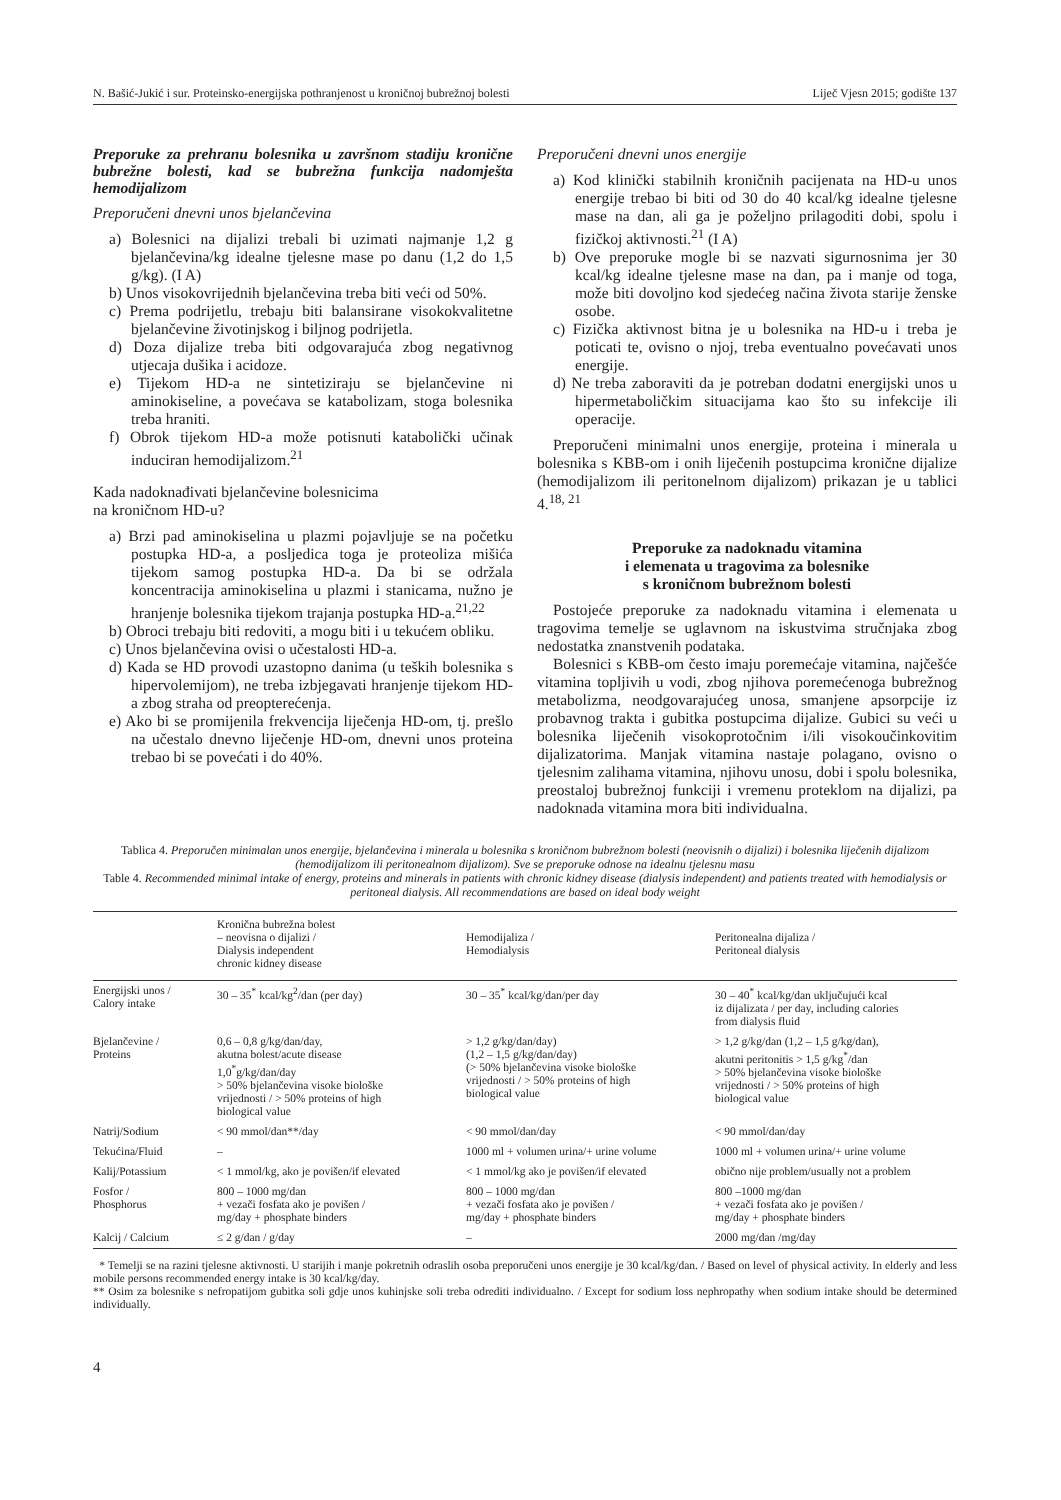N. Bašić-Jukić i sur. Proteinsko-energijska pothranjenost u kroničnoj bubrežnoj bolesti Liječ Vjesn 2015; godište 137
Preporuke za prehranu bolesnika u završnom stadiju kronične bubrežne bolesti, kad se bubrežna funkcija nadomješta hemodijalizom
Preporučeni dnevni unos bjelančevina
a) Bolesnici na dijalizi trebali bi uzimati najmanje 1,2 g bjelančevina/kg idealne tjelesne mase po danu (1,2 do 1,5 g/kg). (I A)
b) Unos visokovrijednih bjelančevina treba biti veći od 50%.
c) Prema podrijetlu, trebaju biti balansirane visokokvalitetne bjelančevine životinjskog i biljnog podrijetla.
d) Doza dijalize treba biti odgovarajuća zbog negativnog utjecaja dušika i acidoze.
e) Tijekom HD-a ne sintetiziraju se bjelančevine ni aminokiseline, a povećava se katabolizam, stoga bolesnika treba hraniti.
f) Obrok tijekom HD-a može potisnuti katabolički učinak induciran hemodijalizom.<sup>21</sup>
Kada nadoknađivati bjelančevine bolesnicima
na kroničnom HD-u?
a) Brzi pad aminokiselina u plazmi pojavljuje se na početku postupka HD-a, a posljedica toga je proteoliza mišića tijekom samog postupka HD-a. Da bi se održala koncentracija aminokiselina u plazmi i stanicama, nužno je hranjenje bolesnika tijekom trajanja postupka HD-a.<sup>21,22</sup>
b) Obroci trebaju biti redoviti, a mogu biti i u tekućem obliku.
c) Unos bjelančevina ovisi o učestalosti HD-a.
d) Kada se HD provodi uzastopno danima (u teških bolesnika s hipervolemijom), ne treba izbjegavati hranjenje tijekom HD-a zbog straha od preopterećenja.
e) Ako bi se promijenila frekvencija liječenja HD-om, tj. prešlo na učestalo dnevno liječenje HD-om, dnevni unos proteina trebao bi se povećati i do 40%.
Preporučeni dnevni unos energije
a) Kod klinički stabilnih kroničnih pacijenata na HD-u unos energije trebao bi biti od 30 do 40 kcal/kg idealne tjelesne mase na dan, ali ga je poželjno prilagoditi dobi, spolu i fizičkoj aktivnosti.<sup>21</sup> (I A)
b) Ove preporuke mogle bi se nazvati sigurnosnima jer 30 kcal/kg idealne tjelesne mase na dan, pa i manje od toga, može biti dovoljno kod sjedećeg načina života starije ženske osobe.
c) Fizička aktivnost bitna je u bolesnika na HD-u i treba je poticati te, ovisno o njoj, treba eventualno povećavati unos energije.
d) Ne treba zaboraviti da je potreban dodatni energijski unos u hipermetaboličkim situacijama kao što su infekcije ili operacije.
Preporučeni minimalni unos energije, proteina i minerala u bolesnika s KBB-om i onih liječenih postupcima kronične dijalize (hemodijalizom ili peritonelnom dijalizom) prikazan je u tablici 4.<sup>18, 21</sup>
Preporuke za nadoknadu vitamina
i elemenata u tragovima za bolesnike
s kroničnom bubrežnom bolesti
Postojeće preporuke za nadoknadu vitamina i elemenata u tragovima temelje se uglavnom na iskustvima stručnjaka zbog nedostatka znanstvenih podataka.
Bolesnici s KBB-om često imaju poremećaje vitamina, najčešće vitamina topljivih u vodi, zbog njihova poremećenoga bubrežnog metabolizma, neodgovarajućeg unosa, smanjene apsorpcije iz probavnog trakta i gubitka postupcima dijalize. Gubici su veći u bolesnika liječenih visokoprotočnim i/ili visokoučinkovitim dijalizatorima. Manjak vitamina nastaje polagano, ovisno o tjelesnim zalihama vitamina, njihovu unosu, dobi i spolu bolesnika, preostaloj bubrežnoj funkciji i vremenu proteklom na dijalizi, pa nadoknada vitamina mora biti individualna.
Tablica 4. Preporučen minimalan unos energije, bjelančevina i minerala u bolesnika s kroničnom bubrežnom bolesti (neovisnih o dijalizi) i bolesnika liječenih dijalizom (hemodijalizom ili peritonealnom dijalizom). Sve se preporuke odnose na idealnu tjelesnu masu
Table 4. Recommended minimal intake of energy, proteins and minerals in patients with chronic kidney disease (dialysis independent) and patients treated with hemodialysis or peritoneal dialysis. All recommendations are based on ideal body weight
| | Kronična bubrežna bolest – neovisna o dijalizi / Dialysis independent chronic kidney disease | Hemodijaliza / Hemodialysis | Peritonealna dijaliza / Peritoneal dialysis |
| --- | --- | --- | --- |
| Energijski unos / Calory intake | 30 – 35<sup>*</sup> kcal/kg<sup>2</sup>/dan (per day) | 30 – 35<sup>*</sup> kcal/kg/dan/per day | 30 – 40<sup>*</sup> kcal/kg/dan uključujući kcal iz dijalizata / per day, including calories from dialysis fluid |
| Bjelančevine / Proteins | 0,6 – 0,8 g/kg/dan/day, akutna bolest/acute disease 1,0<sup>*</sup>g/kg/dan/day > 50% bjelančevina visoke biološke vrijednosti / > 50% proteins of high biological value | > 1,2 g/kg/dan/day) (1,2 – 1,5 g/kg/dan/day) (> 50% bjelančevina visoke biološke vrijednosti / > 50% proteins of high biological value | > 1,2 g/kg/dan (1,2 – 1,5 g/kg/dan), akutni peritonitis > 1,5 g/kg<sup>*</sup>/dan > 50% bjelančevina visoke biološke vrijednosti / > 50% proteins of high biological value |
| Natrij/Sodium | < 90 mmol/dan**/day | < 90 mmol/dan/day | < 90 mmol/dan/day |
| Tekućina/Fluid | – | 1000 ml + volumen urina/+ urine volume | 1000 ml + volumen urina/+ urine volume |
| Kalij/Potassium | < 1 mmol/kg, ako je povišen/if elevated | < 1 mmol/kg ako je povišen/if elevated | obično nije problem/usually not a problem |
| Fosfor / Phosphorus | 800 – 1000 mg/dan + vezači fosfata ako je povišen / mg/day + phosphate binders | 800 – 1000 mg/dan + vezači fosfata ako je povišen / mg/day + phosphate binders | 800 –1000 mg/dan + vezači fosfata ako je povišen / mg/day + phosphate binders |
| Kalcij / Calcium | ≤ 2 g/dan / g/day | – | 2000 mg/dan /mg/day |
* Temelji se na razini tjelesne aktivnosti. U starijih i manje pokretnih odraslih osoba preporučeni unos energije je 30 kcal/kg/dan. / Based on level of physical activity. In elderly and less mobile persons recommended energy intake is 30 kcal/kg/day.
** Osim za bolesnike s nefropatijom gubitka soli gdje unos kuhinjske soli treba odrediti individualno. / Except for sodium loss nephropathy when sodium intake should be determined individually.
4